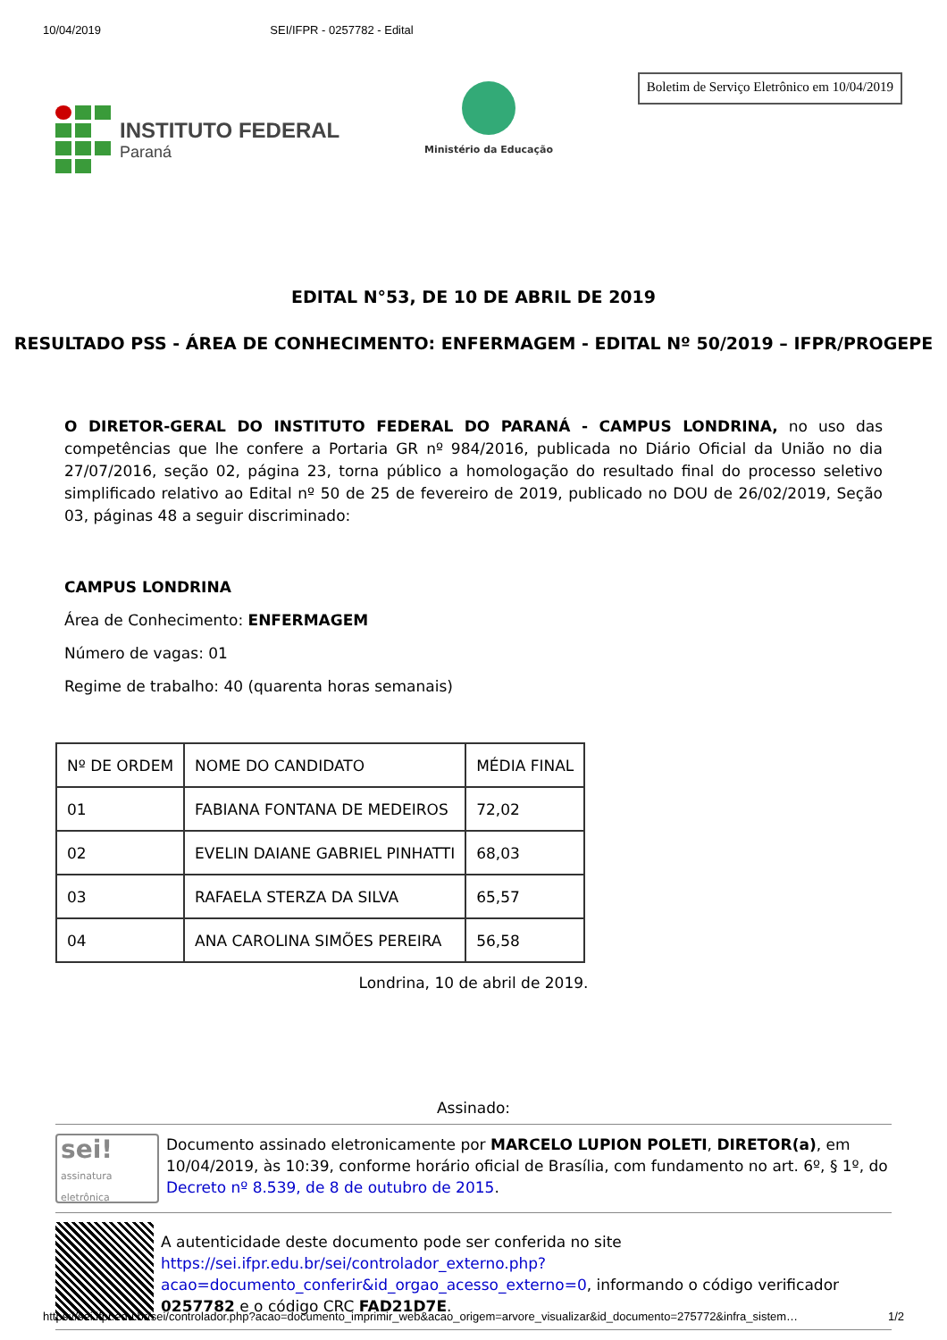10/04/2019 SEI/IFPR - 0257782 - Edital
INSTITUTO FEDERAL
Paraná
Ministério da Educação
Boletim de Serviço Eletrônico em 10/04/2019
EDITAL N°53, DE 10 DE ABRIL DE 2019
RESULTADO PSS - ÁREA DE CONHECIMENTO: ENFERMAGEM - EDITAL Nº 50/2019 – IFPR/PROGEPE
O DIRETOR-GERAL DO INSTITUTO FEDERAL DO PARANÁ - CAMPUS LONDRINA, no uso das competências que lhe confere a Portaria GR nº 984/2016, publicada no Diário Oficial da União no dia 27/07/2016, seção 02, página 23, torna público a homologação do resultado final do processo seletivo simplificado relativo ao Edital nº 50 de 25 de fevereiro de 2019, publicado no DOU de 26/02/2019, Seção 03, páginas 48 a seguir discriminado:
CAMPUS LONDRINA
Área de Conhecimento: ENFERMAGEM
Número de vagas: 01
Regime de trabalho: 40 (quarenta horas semanais)
| Nº DE ORDEM | NOME DO CANDIDATO | MÉDIA FINAL |
| 01 | FABIANA FONTANA DE MEDEIROS | 72,02 |
| 02 | EVELIN DAIANE GABRIEL PINHATTI | 68,03 |
| 03 | RAFAELA STERZA DA SILVA | 65,57 |
| 04 | ANA CAROLINA SIMÕES PEREIRA | 56,58 |
Londrina, 10 de abril de 2019.
Assinado:
sei!
assinatura eletrônica
Documento assinado eletronicamente por MARCELO LUPION POLETI, DIRETOR(a), em 10/04/2019, às 10:39, conforme horário oficial de Brasília, com fundamento no art. 6º, § 1º, do Decreto nº 8.539, de 8 de outubro de 2015.
A autenticidade deste documento pode ser conferida no site https://sei.ifpr.edu.br/sei/controlador_externo.php?acao=documento_conferir&id_orgao_acesso_externo=0, informando o código verificador 0257782 e o código CRC FAD21D7E.
https://sei.ifpr.edu.br/sei/controlador.php?acao=documento_imprimir_web&acao_origem=arvore_visualizar&id_documento=275772&infra_sistem… 1/2